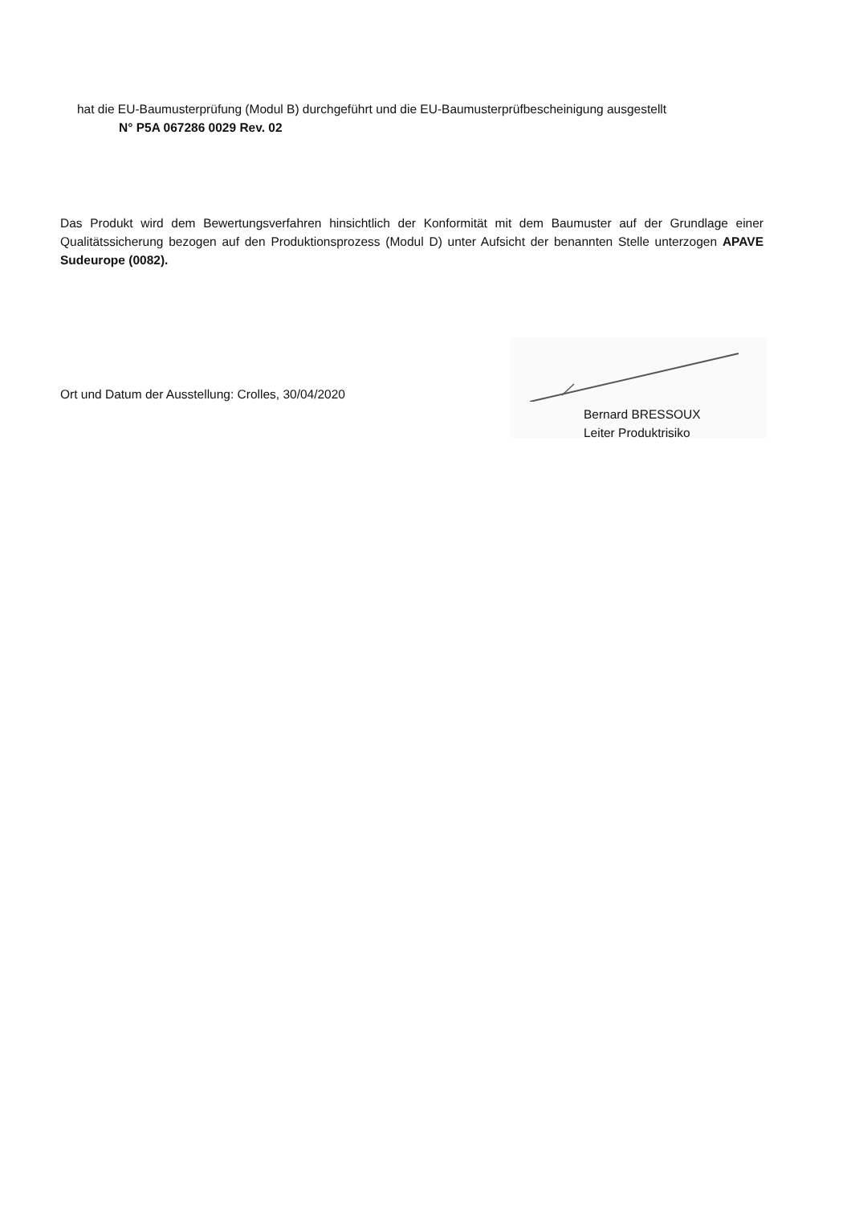hat die EU-Baumusterprüfung (Modul B) durchgeführt und die EU-Baumusterprüfbescheinigung ausgestellt
N° P5A 067286 0029 Rev. 02
Das Produkt wird dem Bewertungsverfahren hinsichtlich der Konformität mit dem Baumuster auf der Grundlage einer Qualitätssicherung bezogen auf den Produktionsprozess (Modul D) unter Aufsicht der benannten Stelle unterzogen APAVE Sudeurope (0082).
Ort und Datum der Ausstellung: Crolles, 30/04/2020
Bernard BRESSOUX
Leiter Produktrisiko